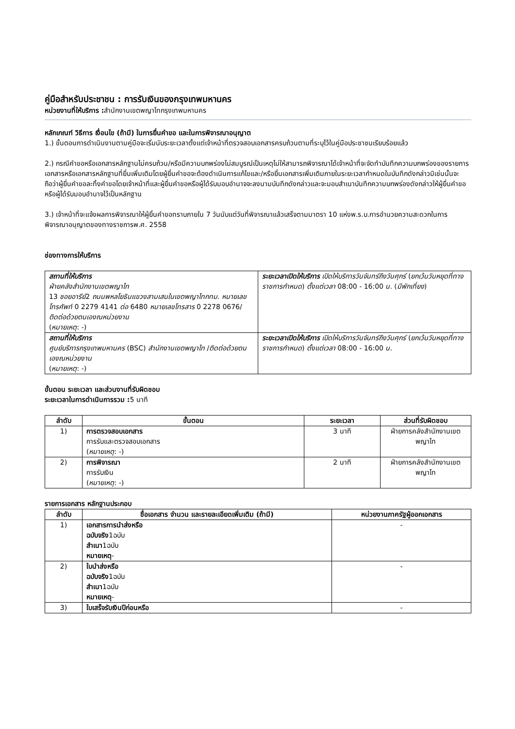คู่มือสำหรับประชาชน : การรับเงินของกรุงเทพมหานคร
หน่วยงานที่ให้บริการ : สำนักงานเขตพญาไทกรุงเทพมหานคร
หลักเกณฑ์ วิธีการ เงื่อนไข (ถ้ามี) ในการยื่นคำขอ และในการพิจารณาอนุญาต
1.) ขั้นตอนการดำเนินงานตามคู่มือจะเริ่มนับระยะเวลาตั้งแต่เจ้าหน้าที่ตรวจสอบเอกสารครบถ้วนตามที่ระบุไว้ในคู่มือประชาชนเรียบร้อยแล้ว
2.) กรณีคำขอหรือเอกสารหลักฐานไม่ครบถ้วน/หรือมีความบกพร่องไม่สมบูรณ์เป็นเหตุไม่ให้สามารถพิจารณาได้เจ้าหน้าที่จะจัดทำบันทึกความบกพร่องของรายการเอกสารหรือเอกสารหลักฐานที่ยื่นเพิ่มเติมโดยผู้ยื่นคำขอจะต้องดำเนินการแก้ไขและ/หรือยื่นเอกสารเพิ่มเติมภายในระยะเวลากำหนดในบันทึกดังกล่าวมิเช่นนั้นจะถือว่าผู้ยื่นคำขอละทิ้งคำขอโดยเจ้าหน้าที่และผู้ยื่นคำขอหรือผู้ได้รับมอบอำนาจจะลงนามบันทึกดังกล่าวและจะมอบสำเนาบันทึกความบกพร่องดังกล่าวให้ผู้ยื่นคำขอหรือผู้ได้รับมอบอำนาจไว้เป็นหลักฐาน
3.) เจ้าหน้าที่จะแจ้งผลการพิจารณาให้ผู้ยื่นคำขอทราบภายใน 7 วันนับแต่วันที่พิจารณาแล้วเสร็จตามมาตรา 10 แห่งพ.ร.บ.การอำนวยความสะดวกในการพิจารณาอนุญาตของทางราชการพ.ศ. 2558
ช่องทางการให้บริการ
| สถานที่ให้บริการ ฝ่ายคลังสำนักงานเขตพญาไท 13 ซอยอารีย์ 2 ถนนพหลโยธินแขวงสามเสนในเขตพญาไทกทม. หมายเลขโทรศัพท์ 0 2279 4141 ต่อ 6480 หมายเลขโทรสาร 0 2278 0676/ ติดต่อด้วยตนเองณหน่วยงาน ( หมายเหตุ : -) | ระยะเวลาเปิดให้บริการ เปิดให้บริการวันจันทร์ถึงวันศุกร์ ( ยกเว้นวันหยุดที่ทางราชการกำหนด ) ตั้งแต่เวลา 08:00 - 16:00 น. ( มีพักเที่ยง ) |
| สถานที่ให้บริการ ศูนย์บริการกรุงเทพมหานคร (BSC) สำนักงานเขตพญาไท / ติดต่อด้วยตนเองณหน่วยงาน ( หมายเหตุ : -) | ระยะเวลาเปิดให้บริการ เปิดให้บริการวันจันทร์ถึงวันศุกร์ ( ยกเว้นวันหยุดที่ทางราชการกำหนด ) ตั้งแต่เวลา 08:00 - 16:00 น. |
ขั้นตอน ระยะเวลา และส่วนงานที่รับผิดชอบ
ระยะเวลาในการดำเนินการรวม : 5 นาที
| ลำดับ | ขั้นตอน | ระยะเวลา | ส่วนที่รับผิดชอบ |
| --- | --- | --- | --- |
| 1) | การตรวจสอบเอกสาร การรับและตรวจสอบเอกสาร ( หมายเหตุ : -) | 3 นาที | ฝ่ายการคลังสำนักงานเขตพญาไท |
| 2) | การพิจารณา การรับเงิน ( หมายเหตุ : -) | 2 นาที | ฝ่ายการคลังสำนักงานเขตพญาไท |
รายการเอกสาร หลักฐานประกอบ
| ลำดับ | ชื่อเอกสาร จำนวน และรายละเอียดเพิ่มเติม (ถ้ามี) | หน่วยงานภาครัฐผู้ออกเอกสาร |
| --- | --- | --- |
| 1) | เอกสารการนำส่งหรือ ฉบับจริง 1ฉบับ สำเนา 1ฉบับ หมายเหตุ - | - |
| 2) | ใบนำส่งหรือ ฉบับจริง 1ฉบับ สำเนา 1ฉบับ หมายเหตุ - | - |
| 3) | ใบเสร็จรับเงินปีก่อนหรือ | - |